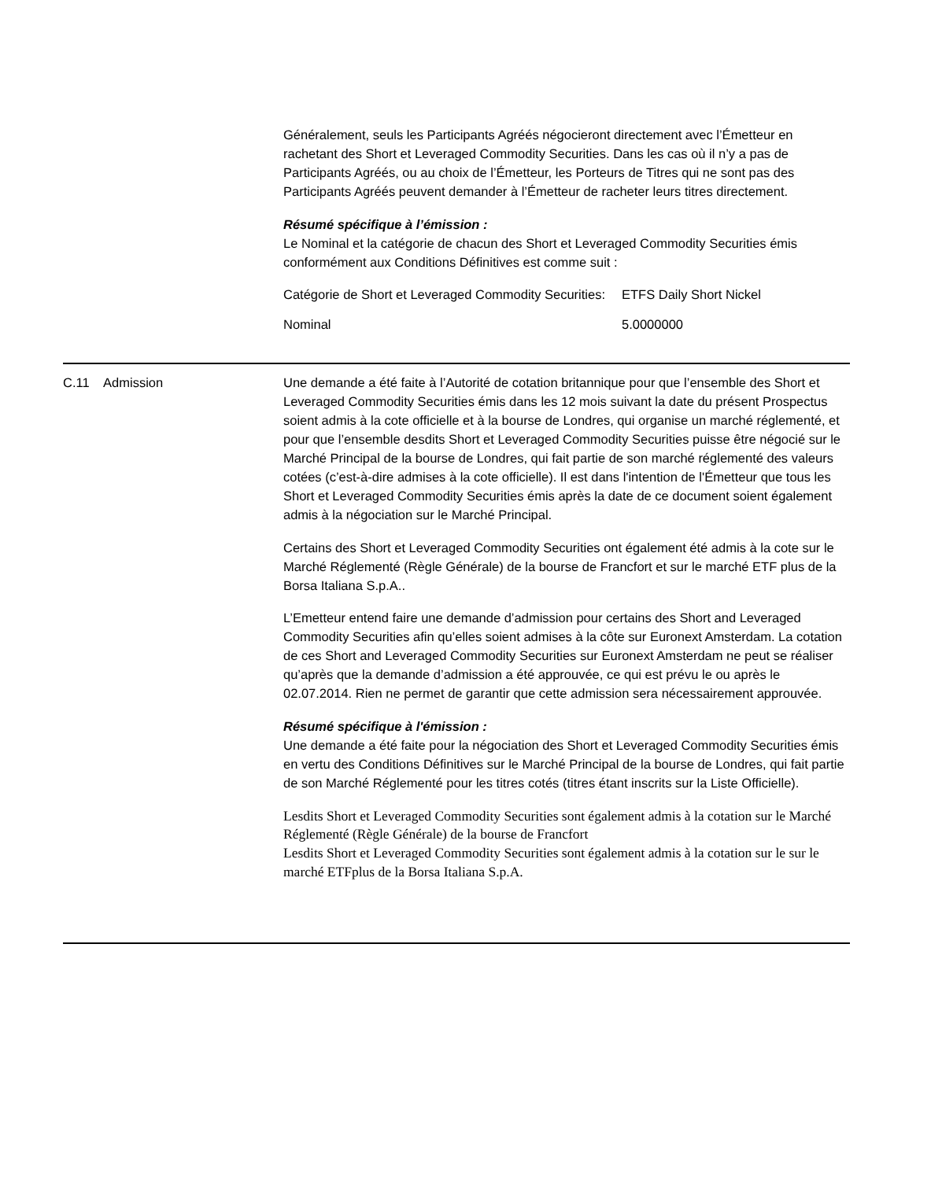Généralement, seuls les Participants Agréés négocieront directement avec l’Émetteur en rachetant des Short et Leveraged Commodity Securities. Dans les cas où il n’y a pas de Participants Agréés, ou au choix de l’Émetteur, les Porteurs de Titres qui ne sont pas des Participants Agréés peuvent demander à l’Émetteur de racheter leurs titres directement.
Résumé spécifique à l’émission :
Le Nominal et la catégorie de chacun des Short et Leveraged Commodity Securities émis conformément aux Conditions Définitives est comme suit :
| Catégorie de Short et Leveraged Commodity Securities: | ETFS Daily Short Nickel |
| Nominal | 5.0000000 |
C.11 Admission Une demande a été faite à l’Autorité de cotation britannique pour que l’ensemble des Short et Leveraged Commodity Securities émis dans les 12 mois suivant la date du présent Prospectus soient admis à la cote officielle et à la bourse de Londres, qui organise un marché réglementé, et pour que l’ensemble desdits Short et Leveraged Commodity Securities puisse être négocié sur le Marché Principal de la bourse de Londres, qui fait partie de son marché réglementé des valeurs cotées (c’est-à-dire admises à la cote officielle). Il est dans l'intention de l'Émetteur que tous les Short et Leveraged Commodity Securities émis après la date de ce document soient également admis à la négociation sur le Marché Principal.
Certains des Short et Leveraged Commodity Securities ont également été admis à la cote sur le Marché Réglementé (Règle Générale) de la bourse de Francfort et sur le marché ETF plus de la Borsa Italiana S.p.A..
L’Emetteur entend faire une demande d’admission pour certains des Short and Leveraged Commodity Securities afin qu’elles soient admises à la côte sur Euronext Amsterdam. La cotation de ces Short and Leveraged Commodity Securities sur Euronext Amsterdam ne peut se réaliser qu’après que la demande d’admission a été approuvée, ce qui est prévu le ou après le 02.07.2014. Rien ne permet de garantir que cette admission sera nécessairement approuvée.
Résumé spécifique à l'émission :
Une demande a été faite pour la négociation des Short et Leveraged Commodity Securities émis en vertu des Conditions Définitives sur le Marché Principal de la bourse de Londres, qui fait partie de son Marché Réglementé pour les titres cotés (titres étant inscrits sur la Liste Officielle).
Lesdits Short et Leveraged Commodity Securities sont également admis à la cotation sur le Marché Réglementé (Règle Générale) de la bourse de Francfort
Lesdits Short et Leveraged Commodity Securities sont également admis à la cotation sur le sur le marché ETFplus de la Borsa Italiana S.p.A.